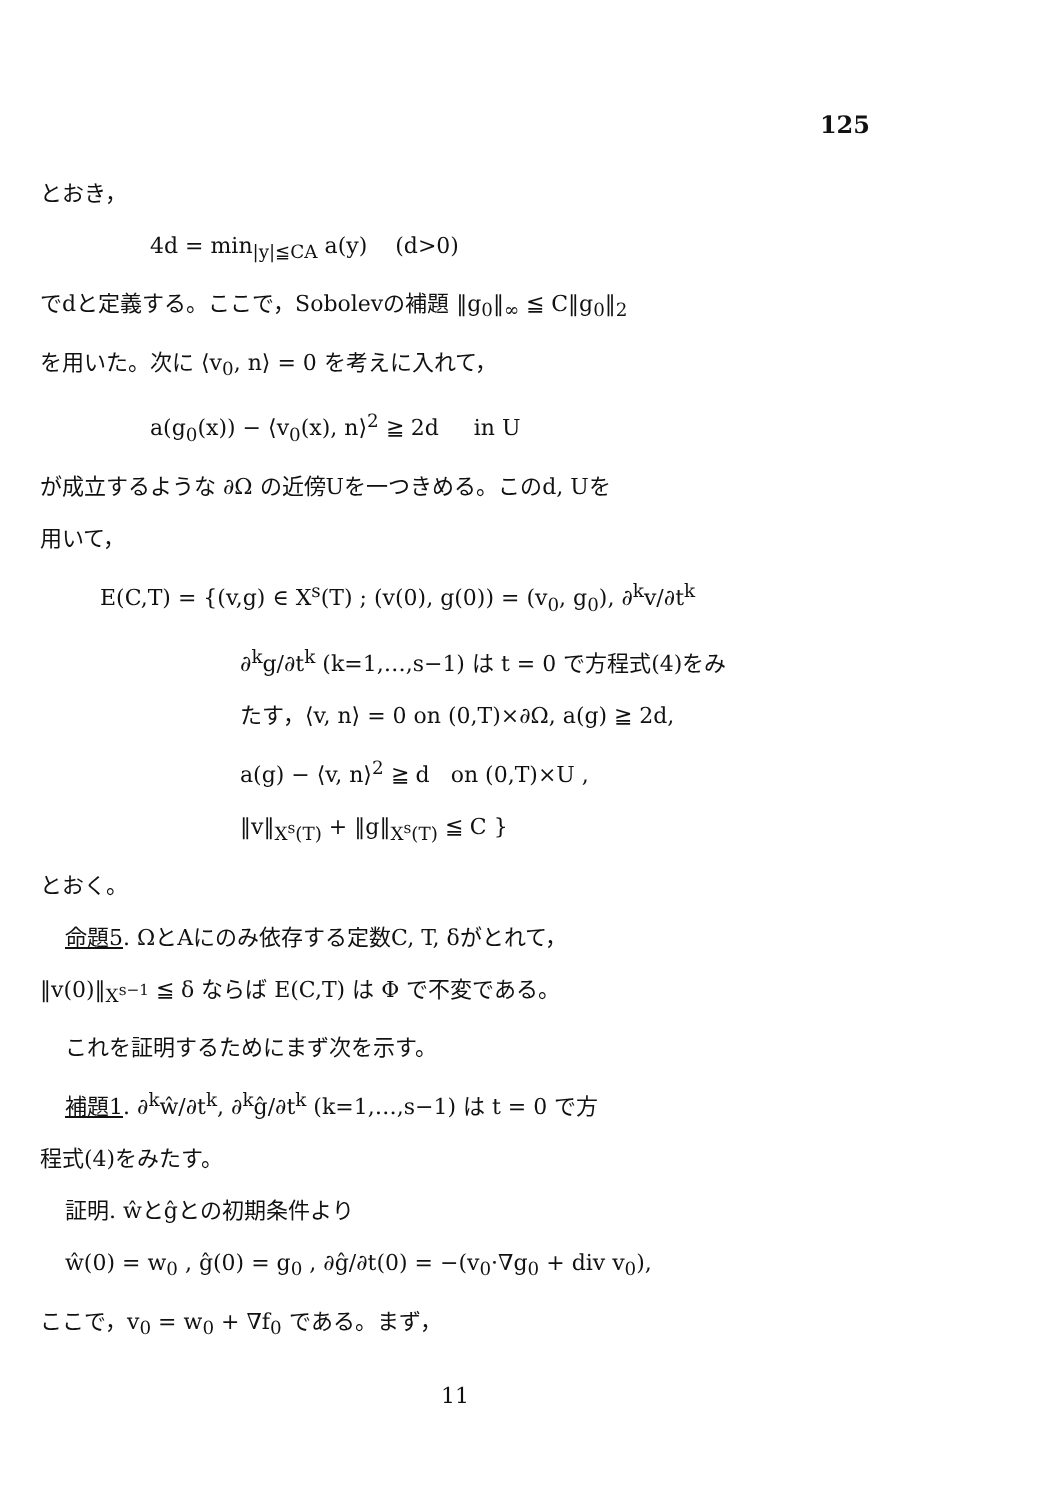125
とおき，
4d = min<sub>|y|≦CA</sub> a(y) (d>0)
でdと定義する。ここで，Sobolevの補題 ‖g<sub>0</sub>‖<sub>∞</sub> ≦ C‖g<sub>0</sub>‖<sub>2</sub>
を用いた。次に ⟨v<sub>0</sub>, n⟩ = 0 を考えに入れて，
a(g<sub>0</sub>(x)) − ⟨v<sub>0</sub>(x), n⟩<sup>2</sup> ≧ 2d in U
が成立するような ∂Ω の近傍Uを一つきめる。このd, Uを
用いて，
E(C,T) = {(v,g) ∈ X<sup>s</sup>(T) ; (v(0), g(0)) = (v<sub>0</sub>, g<sub>0</sub>), ∂<sup>k</sup>v/∂t<sup>k</sup>
∂<sup>k</sup>g/∂t<sup>k</sup> (k=1,…,s−1) は t = 0 で方程式(4)をみ
たす，⟨v, n⟩ = 0 on (0,T)×∂Ω, a(g) ≧ 2d,
a(g) − ⟨v, n⟩<sup>2</sup> ≧ d on (0,T)×U ,
‖v‖<sub>X<sup>s</sup>(T)</sub> + ‖g‖<sub>X<sup>s</sup>(T)</sub> ≦ C }
とおく。
命題5. ΩとAにのみ依存する定数C, T, δがとれて，
‖v(0)‖<sub>X<sup>s−1</sup></sub> ≦ δ ならば E(C,T) は Φ で不変である。
これを証明するためにまず次を示す。
補題1. ∂<sup>k</sup>ŵ/∂t<sup>k</sup>, ∂<sup>k</sup>ĝ/∂t<sup>k</sup> (k=1,…,s−1) は t = 0 で方
程式(4)をみたす。
証明. ŵとĝとの初期条件より
ŵ(0) = w<sub>0</sub> , ĝ(0) = g<sub>0</sub> , ∂ĝ/∂t(0) = −(v<sub>0</sub>·∇g<sub>0</sub> + div v<sub>0</sub>),
ここで，v<sub>0</sub> = w<sub>0</sub> + ∇f<sub>0</sub> である。まず，
11